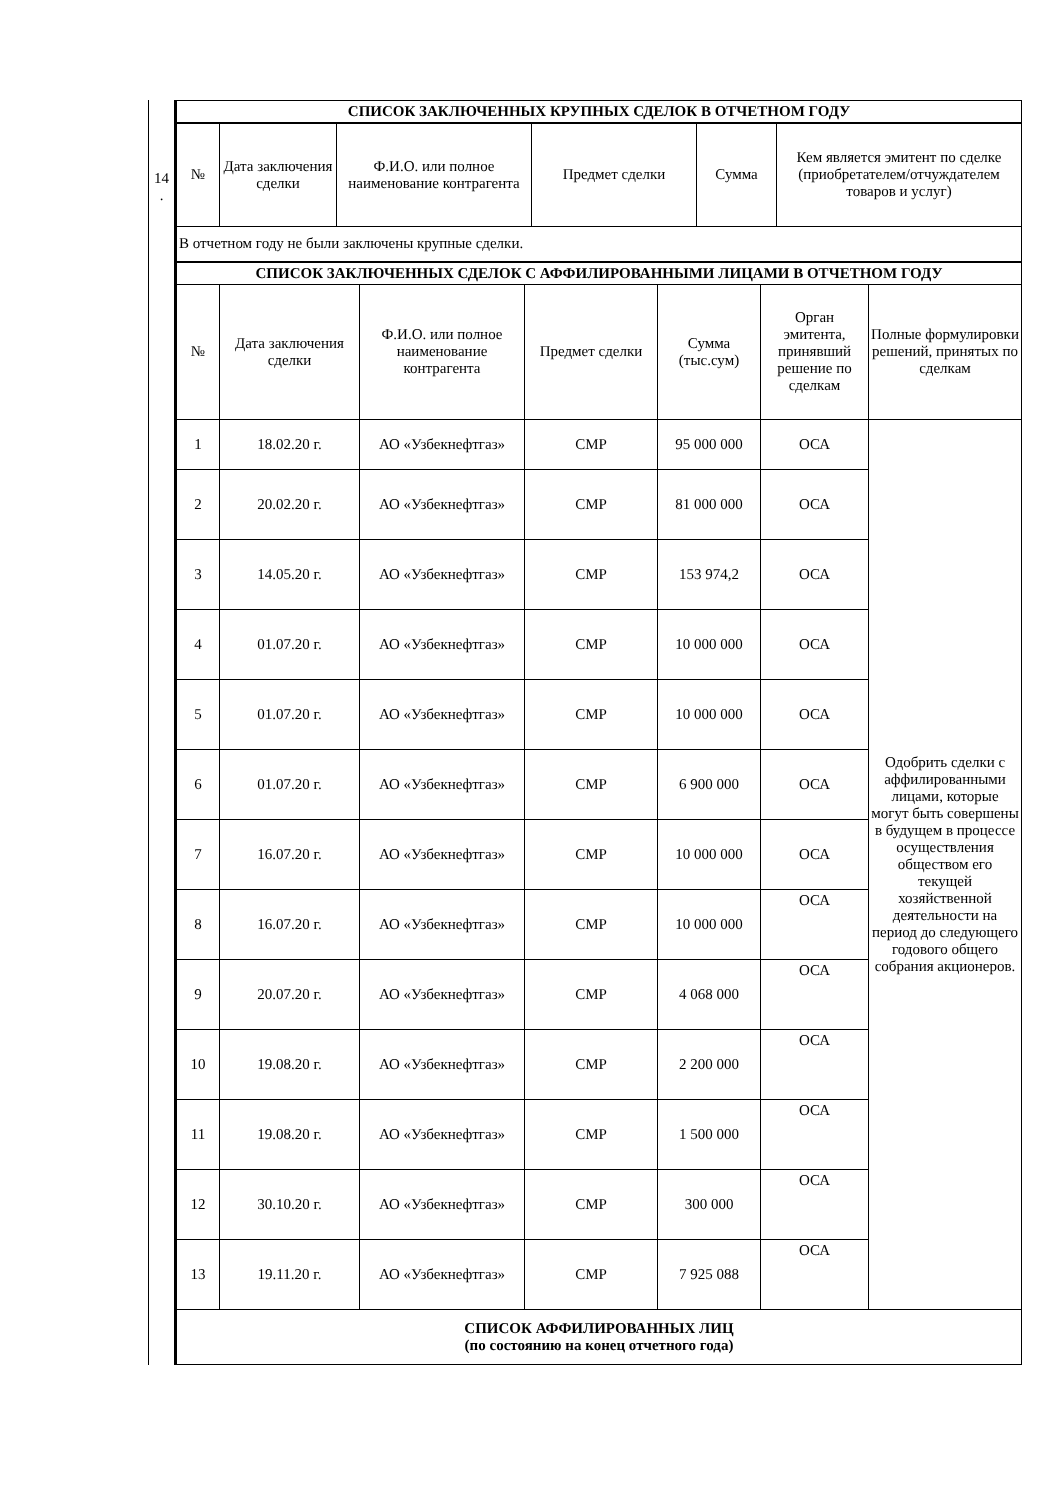14
.
| СПИСОК ЗАКЛЮЧЕННЫХ КРУПНЫХ СДЕЛОК В ОТЧЕТНОМ ГОДУ | | | | | |
| № | Дата заключения сделки | Ф.И.О. или полное наименование контрагента | Предмет сделки | Сумма | Кем является эмитент по сделке (приобретателем/отчуждателем товаров и услуг) |
| В отчетном году не были заключены крупные сделки. | | | | | |
| СПИСОК ЗАКЛЮЧЕННЫХ СДЕЛОК С АФФИЛИРОВАННЫМИ ЛИЦАМИ В ОТЧЕТНОМ ГОДУ | | | | | | |
| № | Дата заключения сделки | Ф.И.О. или полное наименование контрагента | Предмет сделки | Сумма (тыс.сум) | Орган эмитента, принявший решение по сделкам | Полные формулировки решений, принятых по сделкам |
| 1 | 18.02.20 г. | АО «Узбекнефтгаз» | СМР | 95 000 000 | ОСА | Одобрить сделки с аффилированными лицами, которые могут быть совершены в будущем в процессе осуществления обществом его текущей хозяйственной деятельности на период до следующего годового общего собрания акционеров. |
| 2 | 20.02.20 г. | АО «Узбекнефтгаз» | СМР | 81 000 000 | ОСА | |
| 3 | 14.05.20 г. | АО «Узбекнефтгаз» | СМР | 153 974,2 | ОСА | |
| 4 | 01.07.20 г. | АО «Узбекнефтгаз» | СМР | 10 000 000 | ОСА | |
| 5 | 01.07.20 г. | АО «Узбекнефтгаз» | СМР | 10 000 000 | ОСА | |
| 6 | 01.07.20 г. | АО «Узбекнефтгаз» | СМР | 6 900 000 | ОСА | |
| 7 | 16.07.20 г. | АО «Узбекнефтгаз» | СМР | 10 000 000 | ОСА | |
| 8 | 16.07.20 г. | АО «Узбекнефтгаз» | СМР | 10 000 000 | ОСА | |
| 9 | 20.07.20 г. | АО «Узбекнефтгаз» | СМР | 4 068 000 | ОСА | |
| 10 | 19.08.20 г. | АО «Узбекнефтгаз» | СМР | 2 200 000 | ОСА | |
| 11 | 19.08.20 г. | АО «Узбекнефтгаз» | СМР | 1 500 000 | ОСА | |
| 12 | 30.10.20 г. | АО «Узбекнефтгаз» | СМР | 300 000 | ОСА | |
| 13 | 19.11.20 г. | АО «Узбекнефтгаз» | СМР | 7 925 088 | ОСА | |
| СПИСОК АФФИЛИРОВАННЫХ ЛИЦ (по состоянию на конец отчетного года) | | | | | | |